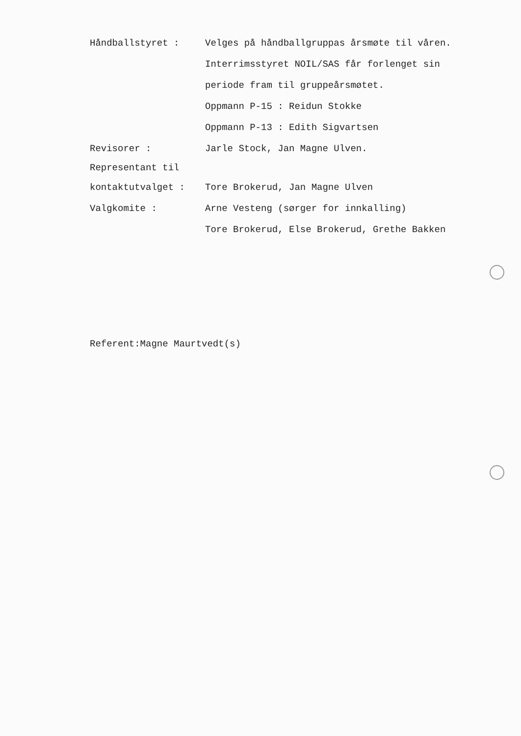Håndballstyret :
Velges på håndballgruppas årsmøte til våren.
Interrimsstyret NOIL/SAS får forlenget sin
periode fram til gruppeårsmøtet.
Oppmann P-15 : Reidun Stokke
Oppmann P-13 : Edith Sigvartsen
Revisorer : Jarle Stock, Jan Magne Ulven.
Representant til
kontaktutvalget : Tore Brokerud, Jan Magne Ulven
Valgkomite :
Arne Vesteng (sørger for innkalling)
Tore Brokerud, Else Brokerud, Grethe Bakken
Referent:Magne Maurtvedt(s)